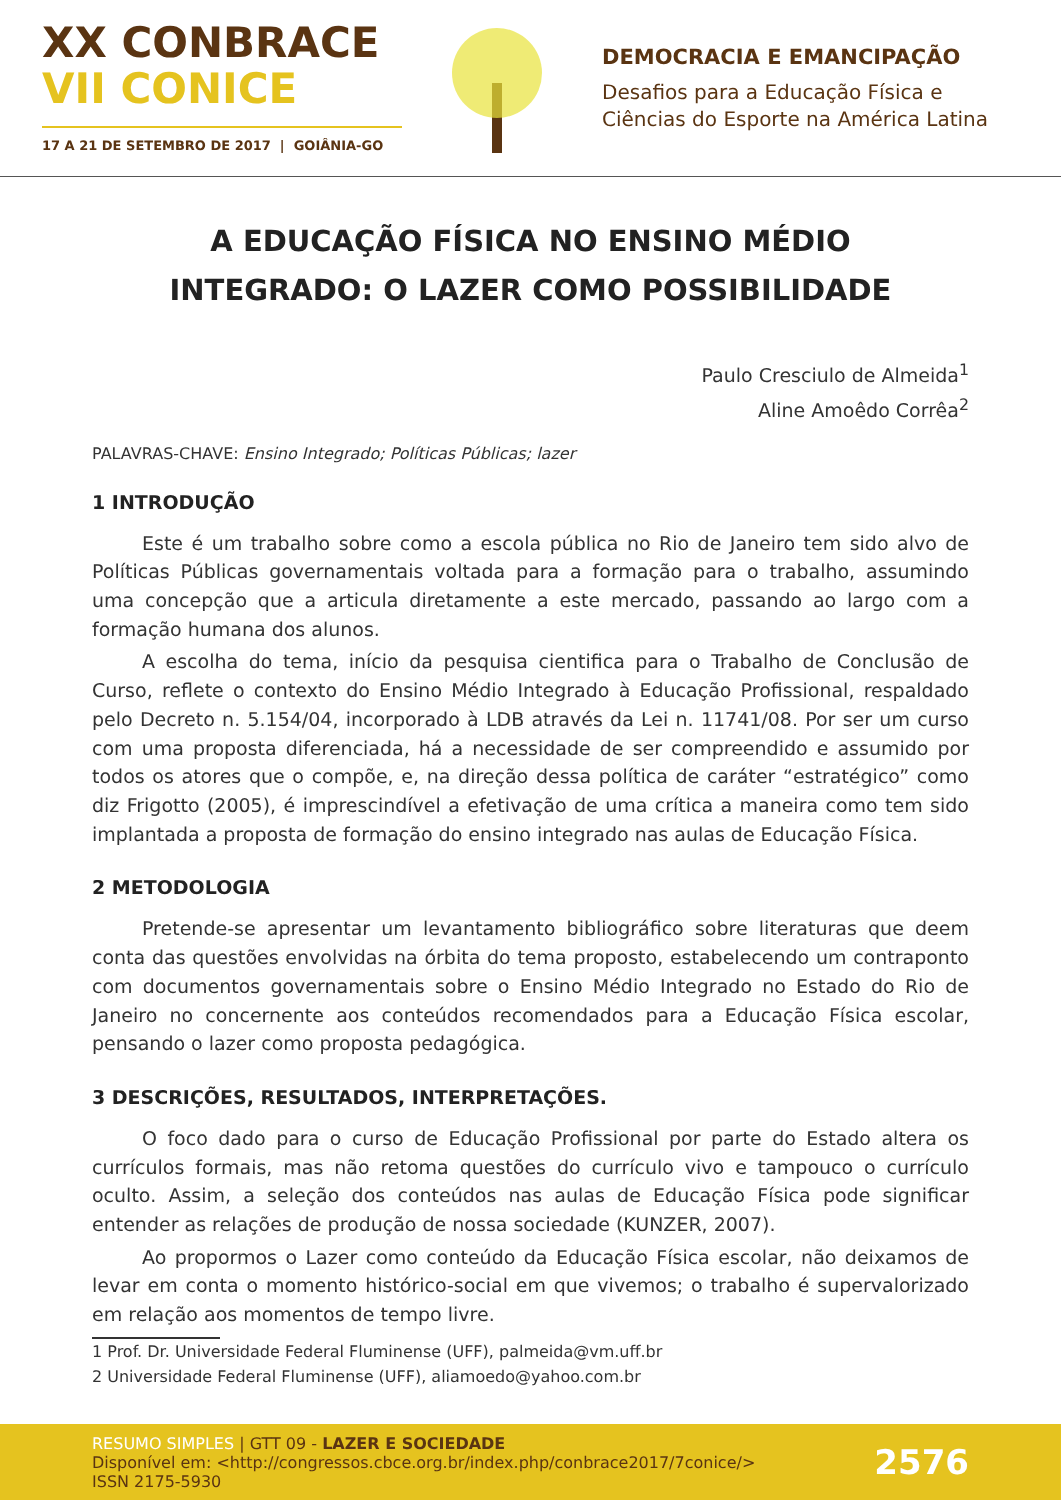XX CONBRACE
VII CONICE
17 A 21 DE SETEMBRO DE 2017 | GOIÂNIA-GO
DEMOCRACIA E EMANCIPAÇÃO
Desafios para a Educação Física e
Ciências do Esporte na América Latina
A EDUCAÇÃO FÍSICA NO ENSINO MÉDIO
INTEGRADO: O LAZER COMO POSSIBILIDADE
Paulo Cresciulo de Almeida<sup>1</sup>
Aline Amoêdo Corrêa<sup>2</sup>
PALAVRAS-CHAVE: Ensino Integrado; Políticas Públicas; lazer
1 INTRODUÇÃO
Este é um trabalho sobre como a escola pública no Rio de Janeiro tem sido alvo de Políticas Públicas governamentais voltada para a formação para o trabalho, assumindo uma concepção que a articula diretamente a este mercado, passando ao largo com a formação humana dos alunos.
A escolha do tema, início da pesquisa cientifica para o Trabalho de Conclusão de Curso, reflete o contexto do Ensino Médio Integrado à Educação Profissional, respaldado pelo Decreto n. 5.154/04, incorporado à LDB através da Lei n. 11741/08. Por ser um curso com uma proposta diferenciada, há a necessidade de ser compreendido e assumido por todos os atores que o compõe, e, na direção dessa política de caráter “estratégico” como diz Frigotto (2005), é imprescindível a efetivação de uma crítica a maneira como tem sido implantada a proposta de formação do ensino integrado nas aulas de Educação Física.
2 METODOLOGIA
Pretende-se apresentar um levantamento bibliográfico sobre literaturas que deem conta das questões envolvidas na órbita do tema proposto, estabelecendo um contraponto com documentos governamentais sobre o Ensino Médio Integrado no Estado do Rio de Janeiro no concernente aos conteúdos recomendados para a Educação Física escolar, pensando o lazer como proposta pedagógica.
3 DESCRIÇÕES, RESULTADOS, INTERPRETAÇÕES.
O foco dado para o curso de Educação Profissional por parte do Estado altera os currículos formais, mas não retoma questões do currículo vivo e tampouco o currículo oculto. Assim, a seleção dos conteúdos nas aulas de Educação Física pode significar entender as relações de produção de nossa sociedade (KUNZER, 2007).
Ao propormos o Lazer como conteúdo da Educação Física escolar, não deixamos de levar em conta o momento histórico-social em que vivemos; o trabalho é supervalorizado em relação aos momentos de tempo livre.
1 Prof. Dr. Universidade Federal Fluminense (UFF), palmeida@vm.uff.br
2 Universidade Federal Fluminense (UFF), aliamoedo@yahoo.com.br
RESUMO SIMPLES | GTT 09 - LAZER E SOCIEDADE
Disponível em: <http://congressos.cbce.org.br/index.php/conbrace2017/7conice/>
ISSN 2175-5930
2576